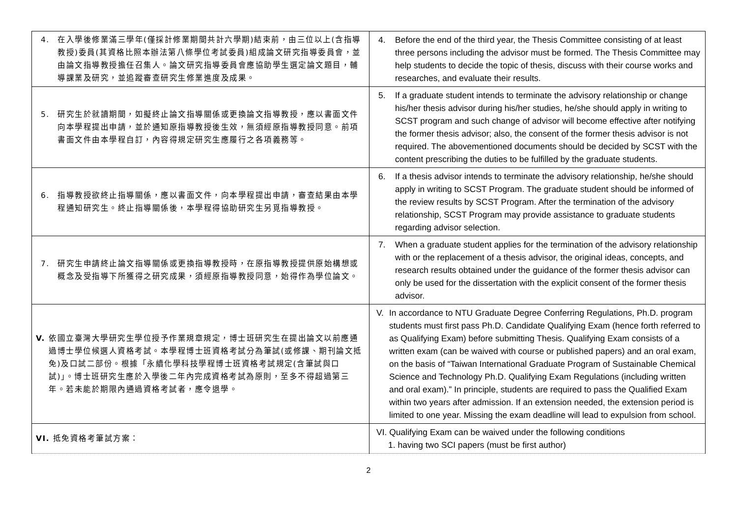| 4. 在入學後修業滿三學年(僅採計修業期間共計六學期)結束前，由三位以上(含指導教授)委員(其資格比照本辦法第八條學位考試委員)組成論文研究指導委員會，並由論文指導教授擔任召集人。論文研究指導委員會應協助學生選定論文題目，輔導課業及研究，並追蹤審查研究生修業進度及成果。 | 4. Before the end of the third year, the Thesis Committee consisting of at least three persons including the advisor must be formed. The Thesis Committee may help students to decide the topic of thesis, discuss with their course works and researches, and evaluate their results. |
| 5. 研究生於就讀期間，如擬終止論文指導關係或更換論文指導教授，應以書面文件向本學程提出申請，並於通知原指導教授後生效，無須經原指導教授同意。前項書面文件由本學程自訂，內容得規定研究生應履行之各項義務等。 | 5. If a graduate student intends to terminate the advisory relationship or change his/her thesis advisor during his/her studies, he/she should apply in writing to SCST program and such change of advisor will become effective after notifying the former thesis advisor; also, the consent of the former thesis advisor is not required. The abovementioned documents should be decided by SCST with the content prescribing the duties to be fulfilled by the graduate students. |
| 6. 指導教授欲終止指導關係，應以書面文件，向本學程提出申請，審查結果由本學程通知研究生。終止指導關係後，本學程得協助研究生另覓指導教授。 | 6. If a thesis advisor intends to terminate the advisory relationship, he/she should apply in writing to SCST Program. The graduate student should be informed of the review results by SCST Program. After the termination of the advisory relationship, SCST Program may provide assistance to graduate students regarding advisor selection. |
| 7. 研究生申請終止論文指導關係或更換指導教授時，在原指導教授提供原始構想或概念及受指導下所獲得之研究成果，須經原指導教授同意，始得作為學位論文。 | 7. When a graduate student applies for the termination of the advisory relationship with or the replacement of a thesis advisor, the original ideas, concepts, and research results obtained under the guidance of the former thesis advisor can only be used for the dissertation with the explicit consent of the former thesis advisor. |
| V. 依國立臺灣大學研究生學位授予作業規章規定，博士班研究生在提出論文以前應通過博士學位候選人資格考試。本學程博士班資格考試分為筆試(或修課、期刊論文抵免)及口試二部份。根據「永續化學科技學程博士班資格考試規定(含筆試與口試)」。博士班研究生應於入學後二年內完成資格考試為原則，至多不得超過第三年。若未能於期限內通過資格考試者，應令退學。 | V. In accordance to NTU Graduate Degree Conferring Regulations, Ph.D. program students must first pass Ph.D. Candidate Qualifying Exam (hence forth referred to as Qualifying Exam) before submitting Thesis. Qualifying Exam consists of a written exam (can be waived with course or published papers) and an oral exam, on the basis of “Taiwan International Graduate Program of Sustainable Chemical Science and Technology Ph.D. Qualifying Exam Regulations (including written and oral exam).” In principle, students are required to pass the Qualified Exam within two years after admission. If an extension needed, the extension period is limited to one year. Missing the exam deadline will lead to expulsion from school. |
| VI. 抵免資格考筆試方案： | VI. Qualifying Exam can be waived under the following conditions 1. having two SCI papers (must be first author) |
2